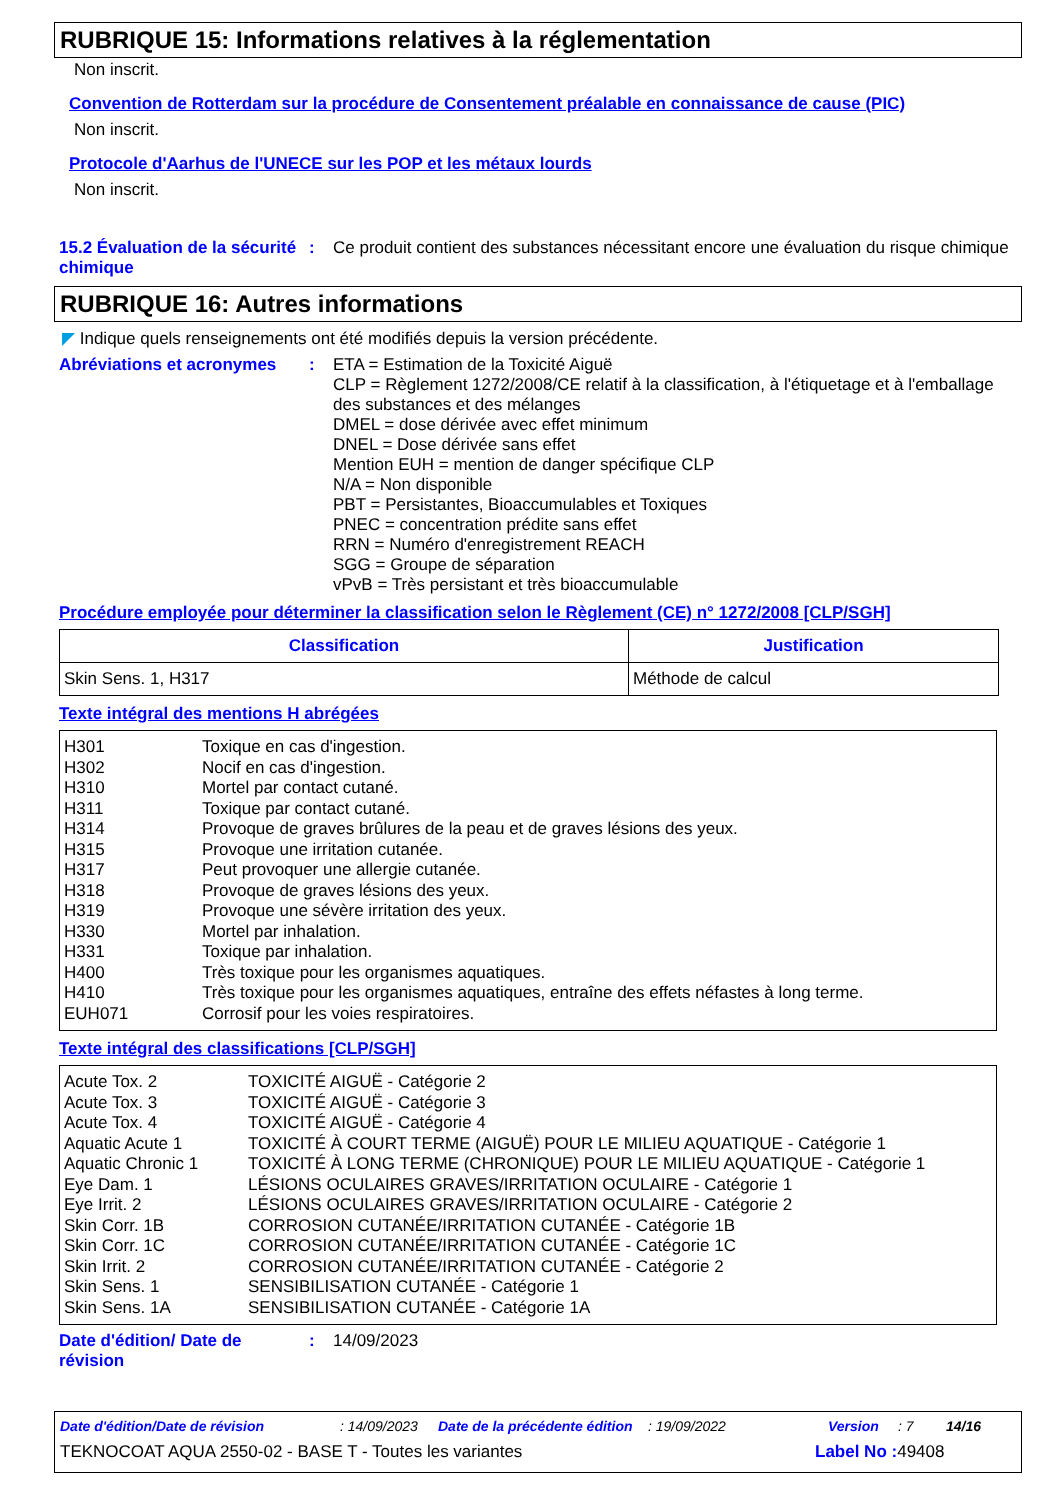RUBRIQUE 15: Informations relatives à la réglementation
Non inscrit.
Convention de Rotterdam sur la procédure de Consentement préalable en connaissance de cause (PIC)
Non inscrit.
Protocole d'Aarhus de l'UNECE sur les POP et les métaux lourds
Non inscrit.
15.2 Évaluation de la sécurité chimique
:
Ce produit contient des substances nécessitant encore une évaluation du risque chimique
RUBRIQUE 16: Autres informations
◤ Indique quels renseignements ont été modifiés depuis la version précédente.
Abréviations et acronymes
:
ETA = Estimation de la Toxicité Aiguë
CLP = Règlement 1272/2008/CE relatif à la classification, à l'étiquetage et à l'emballage des substances et des mélanges
DMEL = dose dérivée avec effet minimum
DNEL = Dose dérivée sans effet
Mention EUH = mention de danger spécifique CLP
N/A = Non disponible
PBT = Persistantes, Bioaccumulables et Toxiques
PNEC = concentration prédite sans effet
RRN = Numéro d'enregistrement REACH
SGG = Groupe de séparation
vPvB = Très persistant et très bioaccumulable
Procédure employée pour déterminer la classification selon le Règlement (CE) n° 1272/2008 [CLP/SGH]
| Classification | Justification |
| --- | --- |
| Skin Sens. 1, H317 | Méthode de calcul |
Texte intégral des mentions H abrégées
| H301 | Toxique en cas d'ingestion. |
| H302 | Nocif en cas d'ingestion. |
| H310 | Mortel par contact cutané. |
| H311 | Toxique par contact cutané. |
| H314 | Provoque de graves brûlures de la peau et de graves lésions des yeux. |
| H315 | Provoque une irritation cutanée. |
| H317 | Peut provoquer une allergie cutanée. |
| H318 | Provoque de graves lésions des yeux. |
| H319 | Provoque une sévère irritation des yeux. |
| H330 | Mortel par inhalation. |
| H331 | Toxique par inhalation. |
| H400 | Très toxique pour les organismes aquatiques. |
| H410 | Très toxique pour les organismes aquatiques, entraîne des effets néfastes à long terme. |
| EUH071 | Corrosif pour les voies respiratoires. |
Texte intégral des classifications [CLP/SGH]
| Acute Tox. 2 | TOXICITÉ AIGUË - Catégorie 2 |
| Acute Tox. 3 | TOXICITÉ AIGUË - Catégorie 3 |
| Acute Tox. 4 | TOXICITÉ AIGUË - Catégorie 4 |
| Aquatic Acute 1 | TOXICITÉ À COURT TERME (AIGUË) POUR LE MILIEU AQUATIQUE - Catégorie 1 |
| Aquatic Chronic 1 | TOXICITÉ À LONG TERME (CHRONIQUE) POUR LE MILIEU AQUATIQUE - Catégorie 1 |
| Eye Dam. 1 | LÉSIONS OCULAIRES GRAVES/IRRITATION OCULAIRE - Catégorie 1 |
| Eye Irrit. 2 | LÉSIONS OCULAIRES GRAVES/IRRITATION OCULAIRE - Catégorie 2 |
| Skin Corr. 1B | CORROSION CUTANÉE/IRRITATION CUTANÉE - Catégorie 1B |
| Skin Corr. 1C | CORROSION CUTANÉE/IRRITATION CUTANÉE - Catégorie 1C |
| Skin Irrit. 2 | CORROSION CUTANÉE/IRRITATION CUTANÉE - Catégorie 2 |
| Skin Sens. 1 | SENSIBILISATION CUTANÉE - Catégorie 1 |
| Skin Sens. 1A | SENSIBILISATION CUTANÉE - Catégorie 1A |
Date d'édition/ Date de révision
:
14/09/2023
Date d'édition/Date de révision: 14/09/2023 Date de la précédente édition: 19/09/2022 Version: 7 14/16
TEKNOCOAT AQUA 2550-02 - BASE T - Toutes les variantes Label No : 49408